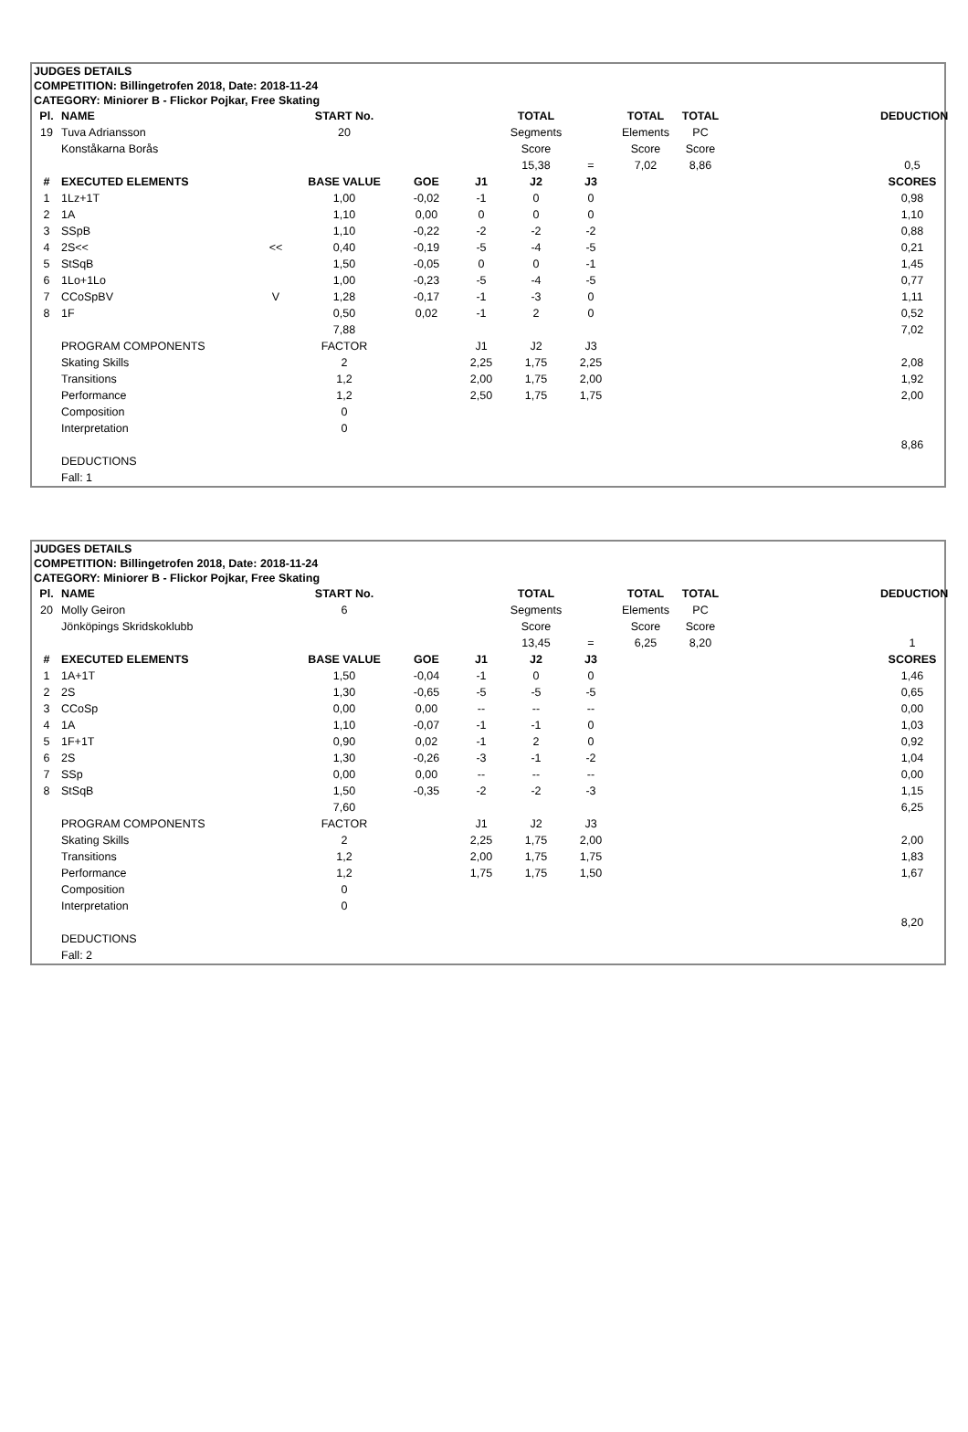JUDGES DETAILS
COMPETITION: Billingetrofen 2018, Date: 2018-11-24
CATEGORY: Miniorer B - Flickor Pojkar, Free Skating
| Pl. | NAME | | START No. | | | TOTAL | | TOTAL | TOTAL | | DEDUCTION |
| --- | --- | --- | --- | --- | --- | --- | --- | --- | --- | --- | --- |
| 19 | Tuva Adriansson | | 20 | | | Segments | | Elements | PC | | |
| | Konståkarna Borås | | | | | Score | | Score | Score | | |
| | | | | | | 15,38 | = | 7,02 | 8,86 | | 0,5 |
| # | EXECUTED ELEMENTS | | BASE VALUE | GOE | J1 | J2 | J3 | | | | SCORES |
| 1 | 1Lz+1T | | 1,00 | -0,02 | -1 | 0 | 0 | | | | 0,98 |
| 2 | 1A | | 1,10 | 0,00 | 0 | 0 | 0 | | | | 1,10 |
| 3 | SSpB | | 1,10 | -0,22 | -2 | -2 | -2 | | | | 0,88 |
| 4 | 2S<< | << | 0,40 | -0,19 | -5 | -4 | -5 | | | | 0,21 |
| 5 | StSqB | | 1,50 | -0,05 | 0 | 0 | -1 | | | | 1,45 |
| 6 | 1Lo+1Lo | | 1,00 | -0,23 | -5 | -4 | -5 | | | | 0,77 |
| 7 | CCoSpBV | V | 1,28 | -0,17 | -1 | -3 | 0 | | | | 1,11 |
| 8 | 1F | | 0,50 | 0,02 | -1 | 2 | 0 | | | | 0,52 |
| | | | 7,88 | | | | | | | | 7,02 |
| | PROGRAM COMPONENTS | | FACTOR | | J1 | J2 | J3 | | | | |
| | Skating Skills | | 2 | | 2,25 | 1,75 | 2,25 | | | | 2,08 |
| | Transitions | | 1,2 | | 2,00 | 1,75 | 2,00 | | | | 1,92 |
| | Performance | | 1,2 | | 2,50 | 1,75 | 1,75 | | | | 2,00 |
| | Composition | | 0 | | | | | | | | |
| | Interpretation | | 0 | | | | | | | | |
| | | | | | | | | | | | 8,86 |
| | DEDUCTIONS | | | | | | | | | | |
| | Fall: 1 | | | | | | | | | | |
JUDGES DETAILS
COMPETITION: Billingetrofen 2018, Date: 2018-11-24
CATEGORY: Miniorer B - Flickor Pojkar, Free Skating
| Pl. | NAME | | START No. | | | TOTAL | | TOTAL | TOTAL | | DEDUCTION |
| --- | --- | --- | --- | --- | --- | --- | --- | --- | --- | --- | --- |
| 20 | Molly Geiron | | 6 | | | Segments | | Elements | PC | | |
| | Jönköpings Skridskoklubb | | | | | Score | | Score | Score | | |
| | | | | | | 13,45 | = | 6,25 | 8,20 | | 1 |
| # | EXECUTED ELEMENTS | | BASE VALUE | GOE | J1 | J2 | J3 | | | | SCORES |
| 1 | 1A+1T | | 1,50 | -0,04 | -1 | 0 | 0 | | | | 1,46 |
| 2 | 2S | | 1,30 | -0,65 | -5 | -5 | -5 | | | | 0,65 |
| 3 | CCoSp | | 0,00 | 0,00 | -- | -- | -- | | | | 0,00 |
| 4 | 1A | | 1,10 | -0,07 | -1 | -1 | 0 | | | | 1,03 |
| 5 | 1F+1T | | 0,90 | 0,02 | -1 | 2 | 0 | | | | 0,92 |
| 6 | 2S | | 1,30 | -0,26 | -3 | -1 | -2 | | | | 1,04 |
| 7 | SSp | | 0,00 | 0,00 | -- | -- | -- | | | | 0,00 |
| 8 | StSqB | | 1,50 | -0,35 | -2 | -2 | -3 | | | | 1,15 |
| | | | 7,60 | | | | | | | | 6,25 |
| | PROGRAM COMPONENTS | | FACTOR | | J1 | J2 | J3 | | | | |
| | Skating Skills | | 2 | | 2,25 | 1,75 | 2,00 | | | | 2,00 |
| | Transitions | | 1,2 | | 2,00 | 1,75 | 1,75 | | | | 1,83 |
| | Performance | | 1,2 | | 1,75 | 1,75 | 1,50 | | | | 1,67 |
| | Composition | | 0 | | | | | | | | |
| | Interpretation | | 0 | | | | | | | | |
| | | | | | | | | | | | 8,20 |
| | DEDUCTIONS | | | | | | | | | | |
| | Fall: 2 | | | | | | | | | | |